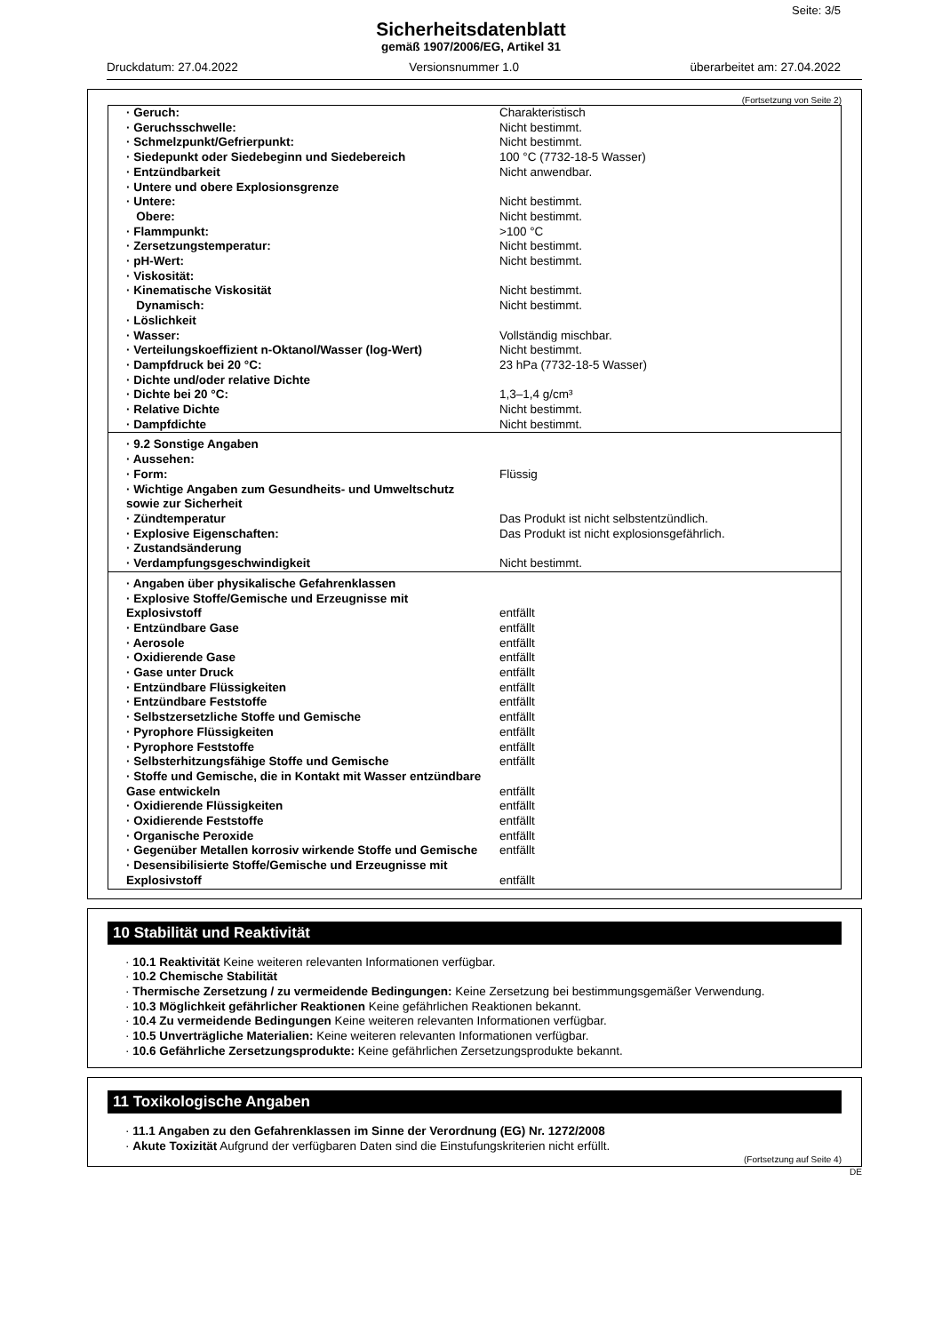Seite: 3/5
Sicherheitsdatenblatt
gemäß 1907/2006/EG, Artikel 31
Druckdatum: 27.04.2022 Versionsnummer 1.0 überarbeitet am: 27.04.2022
(Fortsetzung von Seite 2)
| · Geruch: | Charakteristisch |
| · Geruchsschwelle: | Nicht bestimmt. |
| · Schmelzpunkt/Gefrierpunkt: | Nicht bestimmt. |
| · Siedepunkt oder Siedebeginn und Siedebereich | 100 °C (7732-18-5 Wasser) |
| · Entzündbarkeit | Nicht anwendbar. |
| · Untere und obere Explosionsgrenze | |
| · Untere: | Nicht bestimmt. |
| Obere: | Nicht bestimmt. |
| · Flammpunkt: | >100 °C |
| · Zersetzungstemperatur: | Nicht bestimmt. |
| · pH-Wert: | Nicht bestimmt. |
| · Viskosität: | |
| · Kinematische Viskosität | Nicht bestimmt. |
| Dynamisch: | Nicht bestimmt. |
| · Löslichkeit | |
| · Wasser: | Vollständig mischbar. |
| · Verteilungskoeffizient n-Oktanol/Wasser (log-Wert) | Nicht bestimmt. |
| · Dampfdruck bei 20 °C: | 23 hPa (7732-18-5 Wasser) |
| · Dichte und/oder relative Dichte | |
| · Dichte bei 20 °C: | 1,3–1,4 g/cm³ |
| · Relative Dichte | Nicht bestimmt. |
| · Dampfdichte | Nicht bestimmt. |
| · 9.2 Sonstige Angaben | |
| · Aussehen: | |
| · Form: | Flüssig |
| · Wichtige Angaben zum Gesundheits- und Umweltschutz sowie zur Sicherheit | |
| · Zündtemperatur | Das Produkt ist nicht selbstentzündlich. |
| · Explosive Eigenschaften: | Das Produkt ist nicht explosionsgefährlich. |
| · Zustandsänderung | |
| · Verdampfungsgeschwindigkeit | Nicht bestimmt. |
| · Angaben über physikalische Gefahrenklassen | |
| · Explosive Stoffe/Gemische und Erzeugnisse mit Explosivstoff | entfällt |
| · Entzündbare Gase | entfällt |
| · Aerosole | entfällt |
| · Oxidierende Gase | entfällt |
| · Gase unter Druck | entfällt |
| · Entzündbare Flüssigkeiten | entfällt |
| · Entzündbare Feststoffe | entfällt |
| · Selbstzersetzliche Stoffe und Gemische | entfällt |
| · Pyrophore Flüssigkeiten | entfällt |
| · Pyrophore Feststoffe | entfällt |
| · Selbsterhitzungsfähige Stoffe und Gemische | entfällt |
| · Stoffe und Gemische, die in Kontakt mit Wasser entzündbare Gase entwickeln | entfällt |
| · Oxidierende Flüssigkeiten | entfällt |
| · Oxidierende Feststoffe | entfällt |
| · Organische Peroxide | entfällt |
| · Gegenüber Metallen korrosiv wirkende Stoffe und Gemische | entfällt |
| · Desensibilisierte Stoffe/Gemische und Erzeugnisse mit Explosivstoff | entfällt |
10 Stabilität und Reaktivität
· 10.1 Reaktivität Keine weiteren relevanten Informationen verfügbar.
· 10.2 Chemische Stabilität
· Thermische Zersetzung / zu vermeidende Bedingungen: Keine Zersetzung bei bestimmungsgemäßer Verwendung.
· 10.3 Möglichkeit gefährlicher Reaktionen Keine gefährlichen Reaktionen bekannt.
· 10.4 Zu vermeidende Bedingungen Keine weiteren relevanten Informationen verfügbar.
· 10.5 Unverträgliche Materialien: Keine weiteren relevanten Informationen verfügbar.
· 10.6 Gefährliche Zersetzungsprodukte: Keine gefährlichen Zersetzungsprodukte bekannt.
11 Toxikologische Angaben
· 11.1 Angaben zu den Gefahrenklassen im Sinne der Verordnung (EG) Nr. 1272/2008
· Akute Toxizität Aufgrund der verfügbaren Daten sind die Einstufungskriterien nicht erfüllt.
(Fortsetzung auf Seite 4)
DE